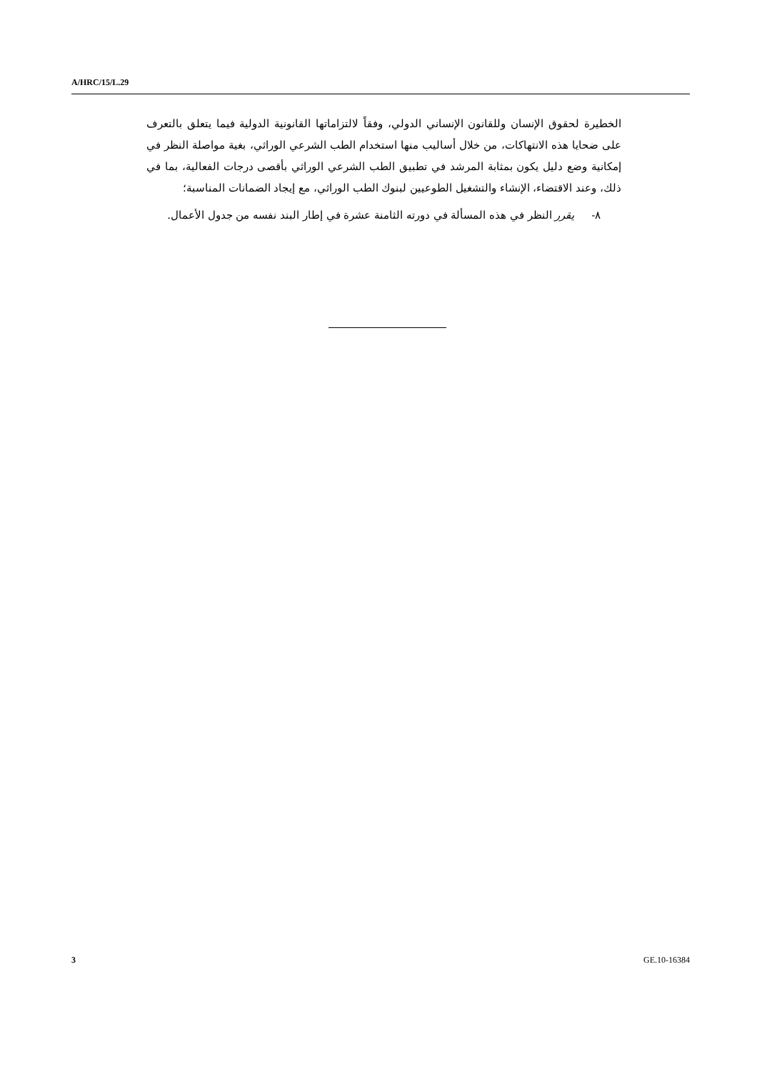A/HRC/15/L.29
الخطيرة لحقوق الإنسان وللقانون الإنساني الدولي، وفقاً لالتزاماتها القانونية الدولية فيما يتعلق بالتعرف على ضحايا هذه الانتهاكات، من خلال أساليب منها استخدام الطب الشرعي الوراثي، بغية مواصلة النظر في إمكانية وضع دليل يكون بمثابة المرشد في تطبيق الطب الشرعي الوراثي بأقصى درجات الفعالية، بما في ذلك، وعند الاقتضاء، الإنشاء والتشغيل الطوعيين لبنوك الطب الوراثي، مع إيجاد الضمانات المناسبة؛
٨- يقرر النظر في هذه المسألة في دورته الثامنة عشرة في إطار البند نفسه من جدول الأعمال.
3 GE.10-16384